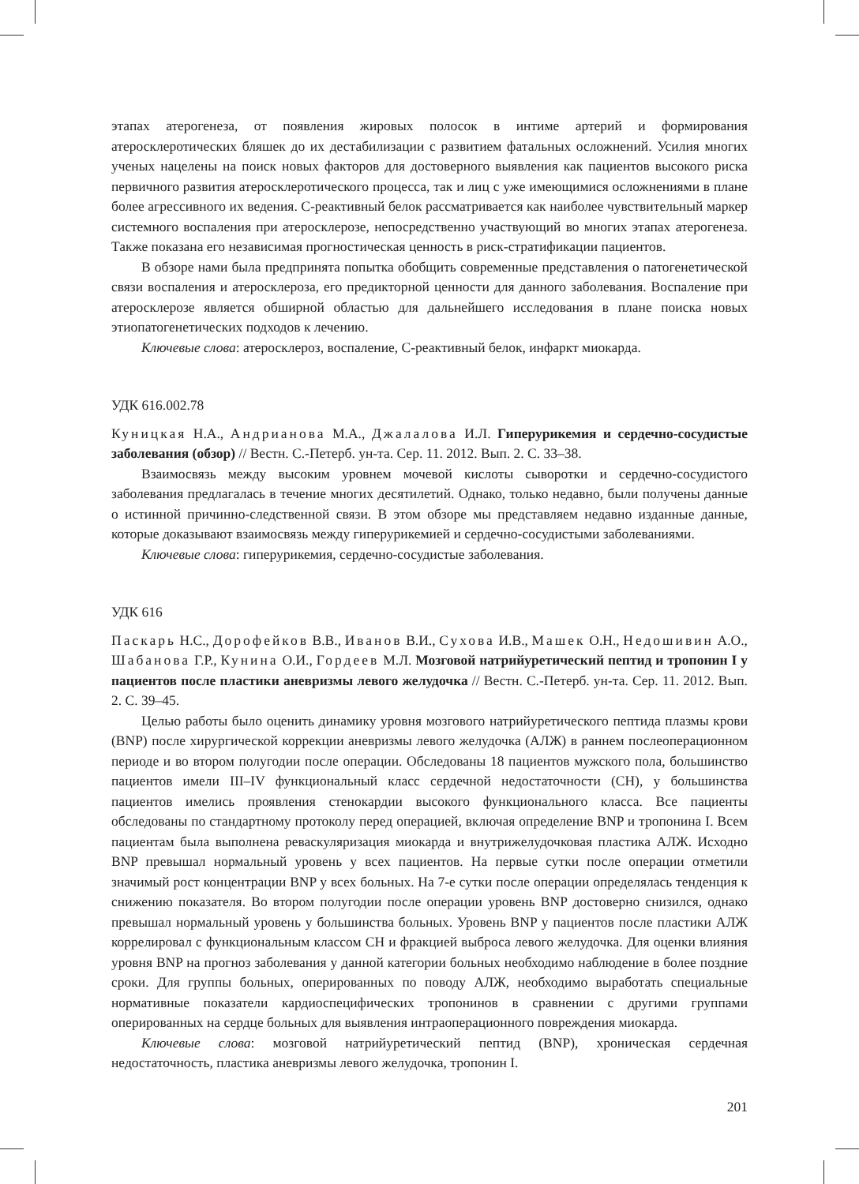этапах атерогенеза, от появления жировых полосок в интиме артерий и формирования атеросклеротических бляшек до их дестабилизации с развитием фатальных осложнений. Усилия многих ученых нацелены на поиск новых факторов для достоверного выявления как пациентов высокого риска первичного развития атеросклеротического процесса, так и лиц с уже имеющимися осложнениями в плане более агрессивного их ведения. С-реактивный белок рассматривается как наиболее чувствительный маркер системного воспаления при атеросклерозе, непосредственно участвующий во многих этапах атерогенеза. Также показана его независимая прогностическая ценность в риск-стратификации пациентов.
В обзоре нами была предпринята попытка обобщить современные представления о патогенетической связи воспаления и атеросклероза, его предикторной ценности для данного заболевания. Воспаление при атеросклерозе является обширной областью для дальнейшего исследования в плане поиска новых этиопатогенетических подходов к лечению.
Ключевые слова: атеросклероз, воспаление, С-реактивный белок, инфаркт миокарда.
УДК 616.002.78
Куницкая Н.А., Андрианова М.А., Джалалова И.Л. Гиперурикемия и сердечно-сосудистые заболевания (обзор) // Вестн. С.-Петерб. ун-та. Сер. 11. 2012. Вып. 2. С. 33–38.
Взаимосвязь между высоким уровнем мочевой кислоты сыворотки и сердечно-сосудистого заболевания предлагалась в течение многих десятилетий. Однако, только недавно, были получены данные о истинной причинно-следственной связи. В этом обзоре мы представляем недавно изданные данные, которые доказывают взаимосвязь между гиперурикемией и сердечно-сосудистыми заболеваниями.
Ключевые слова: гиперурикемия, сердечно-сосудистые заболевания.
УДК 616
Паскарь Н.С., Дорофейков В.В., Иванов В.И., Сухова И.В., Машек О.Н., Недошивин А.О., Шабанова Г.Р., Кунина О.И., Гордеев М.Л. Мозговой натрийуретический пептид и тропонин I у пациентов после пластики аневризмы левого желудочка // Вестн. С.-Петерб. ун-та. Сер. 11. 2012. Вып. 2. С. 39–45.
Целью работы было оценить динамику уровня мозгового натрийуретического пептида плазмы крови (BNP) после хирургической коррекции аневризмы левого желудочка (АЛЖ) в раннем послеоперационном периоде и во втором полугодии после операции. Обследованы 18 пациентов мужского пола, большинство пациентов имели III–IV функциональный класс сердечной недостаточности (СН), у большинства пациентов имелись проявления стенокардии высокого функционального класса. Все пациенты обследованы по стандартному протоколу перед операцией, включая определение BNP и тропонина I. Всем пациентам была выполнена реваскуляризация миокарда и внутрижелудочковая пластика АЛЖ. Исходно BNP превышал нормальный уровень у всех пациентов. На первые сутки после операции отметили значимый рост концентрации BNP у всех больных. На 7-е сутки после операции определялась тенденция к снижению показателя. Во втором полугодии после операции уровень BNP достоверно снизился, однако превышал нормальный уровень у большинства больных. Уровень BNP у пациентов после пластики АЛЖ коррелировал с функциональным классом СН и фракцией выброса левого желудочка. Для оценки влияния уровня BNP на прогноз заболевания у данной категории больных необходимо наблюдение в более поздние сроки. Для группы больных, оперированных по поводу АЛЖ, необходимо выработать специальные нормативные показатели кардиоспецифических тропонинов в сравнении с другими группами оперированных на сердце больных для выявления интраоперационного повреждения миокарда.
Ключевые слова: мозговой натрийуретический пептид (BNP), хроническая сердечная недостаточность, пластика аневризмы левого желудочка, тропонин I.
201